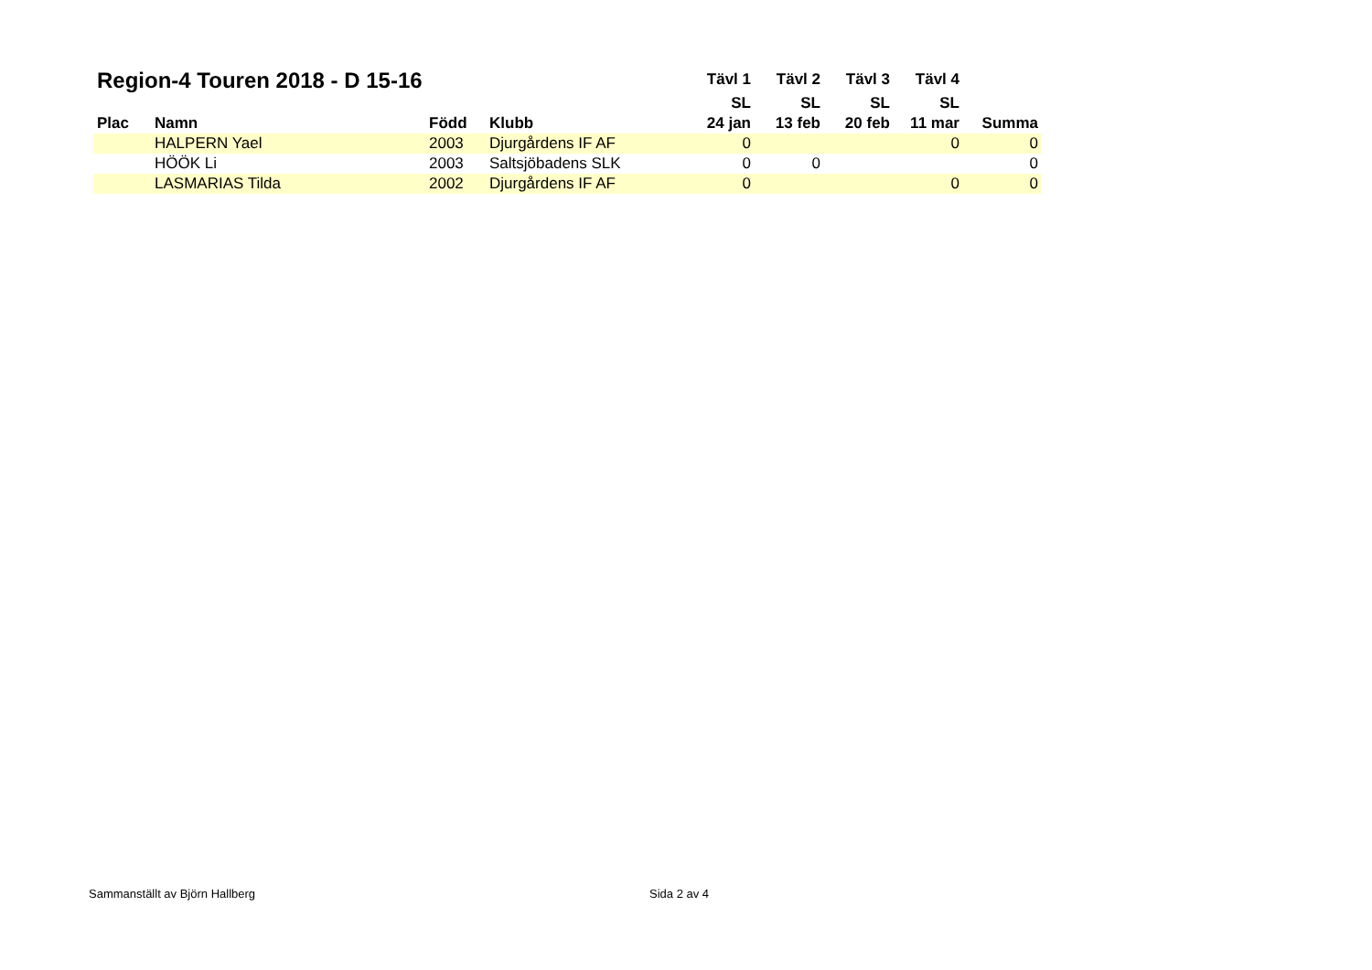| Region-4 Touren 2018 - D 15-16 | | | | Tävl 1 | Tävl 2 | Tävl 3 | Tävl 4 | |
| --- | --- | --- | --- | --- | --- | --- | --- | --- |
| | | | | SL | SL | SL | SL | |
| Plac | Namn | Född | Klubb | 24 jan | 13 feb | 20 feb | 11 mar | Summa |
| | HALPERN Yael | 2003 | Djurgårdens IF AF | 0 | | | 0 | 0 |
| | HÖÖK Li | 2003 | Saltsjöbadens SLK | 0 | 0 | | | 0 |
| | LASMARIAS Tilda | 2002 | Djurgårdens IF AF | 0 | | | 0 | 0 |
Sammanställt av Björn Hallberg Sida 2 av 4